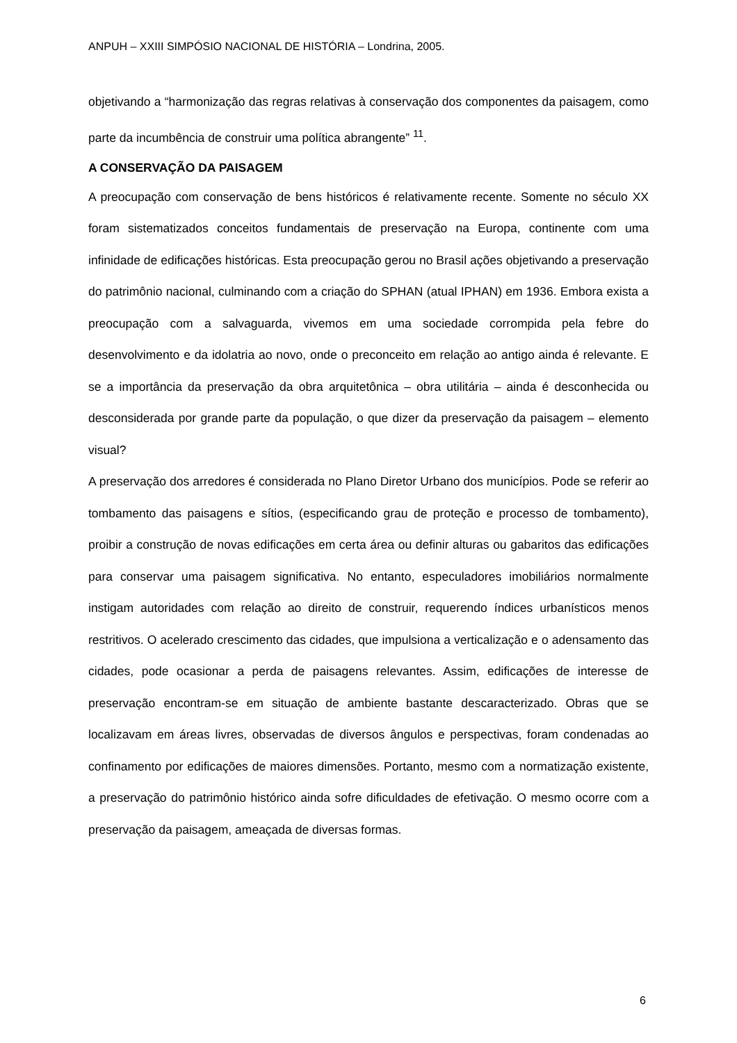ANPUH – XXIII SIMPÓSIO NACIONAL DE HISTÓRIA – Londrina, 2005.
objetivando a “harmonização das regras relativas à conservação dos componentes da paisagem, como parte da incumbência de construir uma política abrangente” <sup>11</sup>.
A CONSERVAÇÃO DA PAISAGEM
A preocupação com conservação de bens históricos é relativamente recente. Somente no século XX foram sistematizados conceitos fundamentais de preservação na Europa, continente com uma infinidade de edificações históricas. Esta preocupação gerou no Brasil ações objetivando a preservação do patrimônio nacional, culminando com a criação do SPHAN (atual IPHAN) em 1936. Embora exista a preocupação com a salvaguarda, vivemos em uma sociedade corrompida pela febre do desenvolvimento e da idolatria ao novo, onde o preconceito em relação ao antigo ainda é relevante. E se a importância da preservação da obra arquitetônica – obra utilitária – ainda é desconhecida ou desconsiderada por grande parte da população, o que dizer da preservação da paisagem – elemento visual?
A preservação dos arredores é considerada no Plano Diretor Urbano dos municípios. Pode se referir ao tombamento das paisagens e sítios, (especificando grau de proteção e processo de tombamento), proibir a construção de novas edificações em certa área ou definir alturas ou gabaritos das edificações para conservar uma paisagem significativa. No entanto, especuladores imobiliários normalmente instigam autoridades com relação ao direito de construir, requerendo índices urbanísticos menos restritivos. O acelerado crescimento das cidades, que impulsiona a verticalização e o adensamento das cidades, pode ocasionar a perda de paisagens relevantes. Assim, edificações de interesse de preservação encontram-se em situação de ambiente bastante descaracterizado. Obras que se localizavam em áreas livres, observadas de diversos ângulos e perspectivas, foram condenadas ao confinamento por edificações de maiores dimensões. Portanto, mesmo com a normatização existente, a preservação do patrimônio histórico ainda sofre dificuldades de efetivação. O mesmo ocorre com a preservação da paisagem, ameaçada de diversas formas.
6